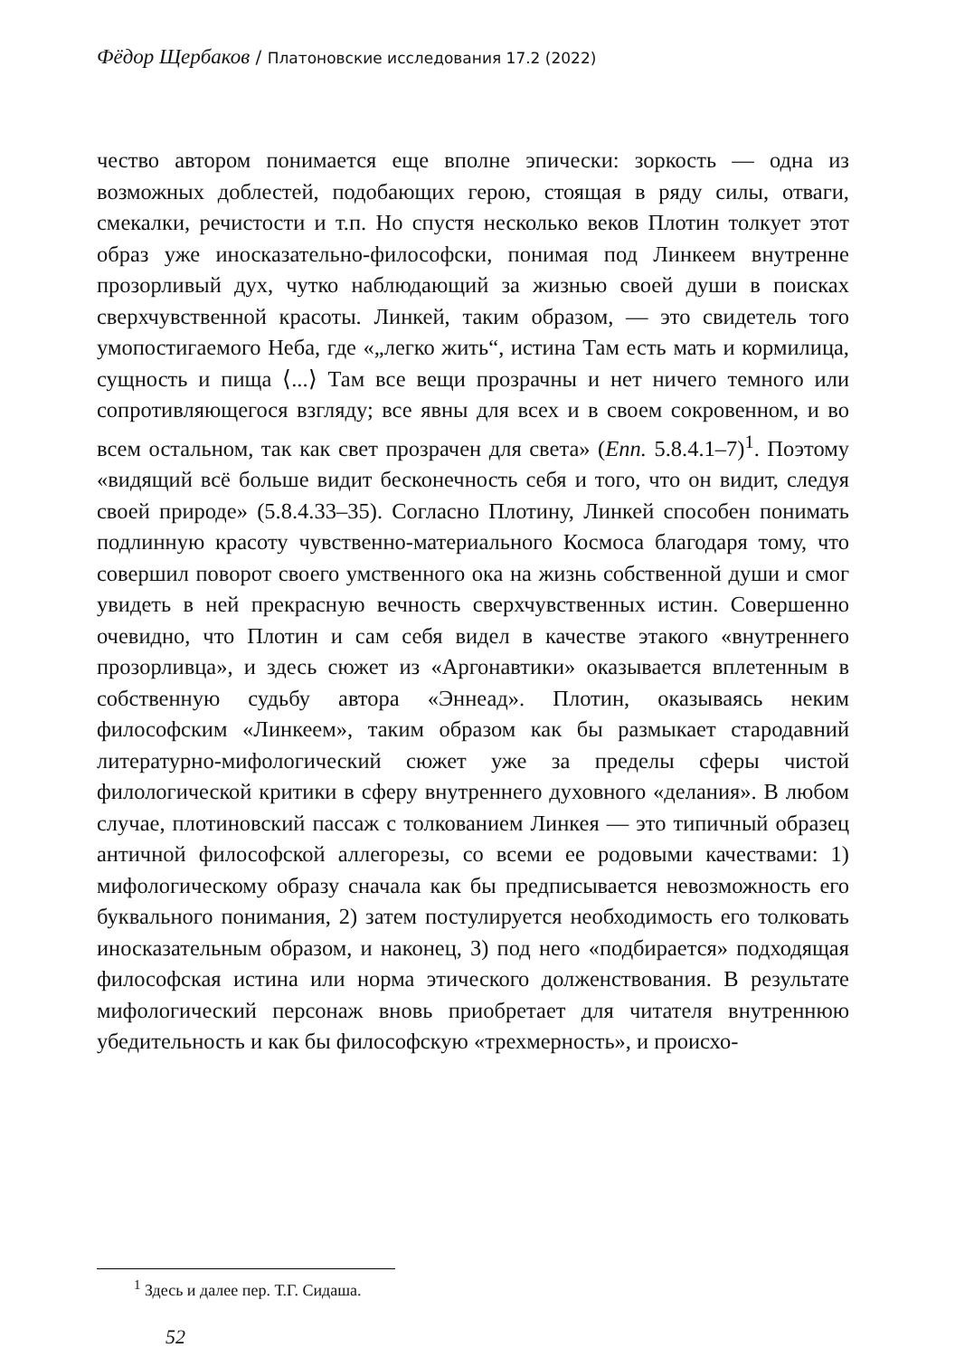Фёдор Щербаков / Платоновские исследования 17.2 (2022)
чество автором понимается еще вполне эпически: зоркость — одна из возможных доблестей, подобающих герою, стоящая в ряду силы, отваги, смекалки, речистости и т.п. Но спустя несколько веков Плотин толкует этот образ уже иносказательно-философски, понимая под Линкеем внутренне прозорливый дух, чутко наблюдающий за жизнью своей души в поисках сверхчувственной красоты. Линкей, таким образом, — это свидетель того умопостигаемого Неба, где «„легко жить“, истина Там есть мать и кормилица, сущность и пища ⟨...⟩ Там все вещи прозрачны и нет ничего темного или сопротивляющегося взгляду; все явны для всех и в своем сокровенном, и во всем остальном, так как свет прозрачен для света» (Enn. 5.8.4.1–7)<sup>1</sup>. Поэтому «видящий всё больше видит бесконечность себя и того, что он видит, следуя своей природе» (5.8.4.33–35). Согласно Плотину, Линкей способен понимать подлинную красоту чувственно-материального Космоса благодаря тому, что совершил поворот своего умственного ока на жизнь собственной души и смог увидеть в ней прекрасную вечность сверхчувственных истин. Совершенно очевидно, что Плотин и сам себя видел в качестве этакого «внутреннего прозорливца», и здесь сюжет из «Аргонавтики» оказывается вплетенным в собственную судьбу автора «Эннеад». Плотин, оказываясь неким философским «Линкеем», таким образом как бы размыкает стародавний литературно-мифологический сюжет уже за пределы сферы чистой филологической критики в сферу внутреннего духовного «делания». В любом случае, плотиновский пассаж с толкованием Линкея — это типичный образец античной философской аллегорезы, со всеми ее родовыми качествами: 1) мифологическому образу сначала как бы предписывается невозможность его буквального понимания, 2) затем постулируется необходимость его толковать иносказательным образом, и наконец, 3) под него «подбирается» подходящая философская истина или норма этического долженствования. В результате мифологический персонаж вновь приобретает для читателя внутреннюю убедительность и как бы философскую «трехмерность», и происхо-
<sup>1</sup> Здесь и далее пер. Т.Г. Сидаша.
52